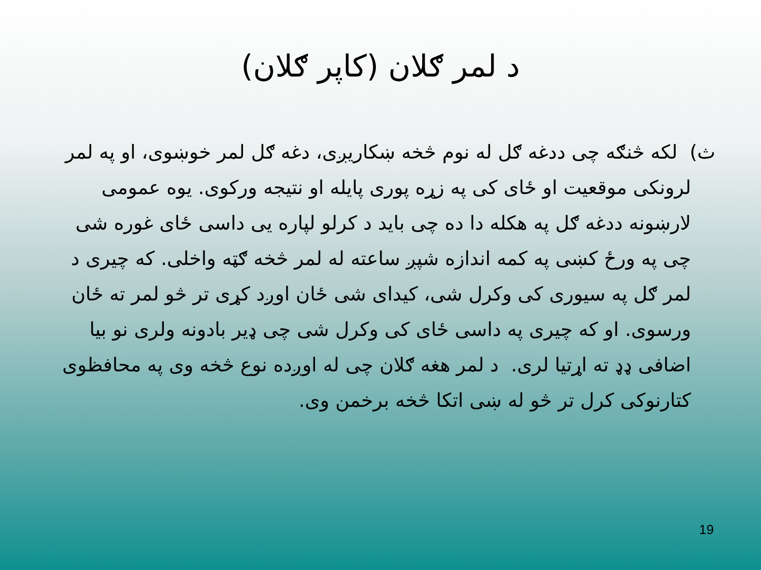د لمر ګلان (کاپر ګلان)
ث) لکه څنګه چی ددغه ګل له نوم څخه ښکاریږی، دغه ګل لمر خوښوی، او په لمر لرونکی موقعیت او ځای کی په زړه پوری پایله او نتیجه ورکوی. یوه عمومی لارښونه ددغه ګل په هکله دا ده چی باید د کرلو لپاره یی داسی ځای غوره شی چی په ورځ کښی په کمه اندازه شپږ ساعته له لمر څخه ګټه واخلی. که چیری د لمر ګل په سیوری کی وکرل شی، کیدای شی ځان اوږد کړی تر څو لمر ته ځان ورسوی. او که چیری په داسی ځای کی وکرل شی چی ډیر بادونه ولری نو بیا اضافی ډډ ته اړتیا لری. د لمر هغه ګلان چی له اوږده نوع څخه وی په محافظوی کتارنوکی کرل تر څو له ښی اتکا څخه برخمن وی.
19